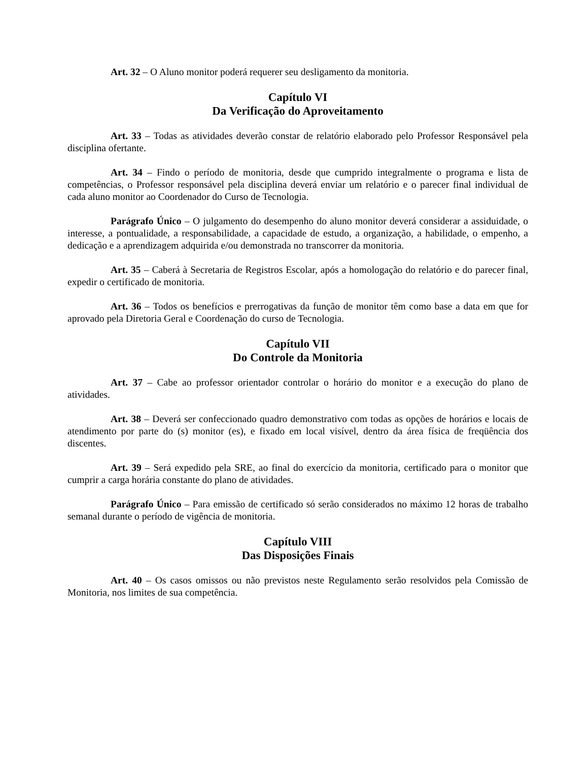Art. 32 – O Aluno monitor poderá requerer seu desligamento da monitoria.
Capítulo VI
Da Verificação do Aproveitamento
Art. 33 – Todas as atividades deverão constar de relatório elaborado pelo Professor Responsável pela disciplina ofertante.
Art. 34 – Findo o período de monitoria, desde que cumprido integralmente o programa e lista de competências, o Professor responsável pela disciplina deverá enviar um relatório e o parecer final individual de cada aluno monitor ao Coordenador do Curso de Tecnologia.
Parágrafo Único – O julgamento do desempenho do aluno monitor deverá considerar a assiduidade, o interesse, a pontualidade, a responsabilidade, a capacidade de estudo, a organização, a habilidade, o empenho, a dedicação e a aprendizagem adquirida e/ou demonstrada no transcorrer da monitoria.
Art. 35 – Caberá à Secretaria de Registros Escolar, após a homologação do relatório e do parecer final, expedir o certificado de monitoria.
Art. 36 – Todos os benefícios e prerrogativas da função de monitor têm como base a data em que for aprovado pela Diretoria Geral e Coordenação do curso de Tecnologia.
Capítulo VII
Do Controle da Monitoria
Art. 37 – Cabe ao professor orientador controlar o horário do monitor e a execução do plano de atividades.
Art. 38 – Deverá ser confeccionado quadro demonstrativo com todas as opções de horários e locais de atendimento por parte do (s) monitor (es), e fixado em local visível, dentro da área física de freqüência dos discentes.
Art. 39 – Será expedido pela SRE, ao final do exercício da monitoria, certificado para o monitor que cumprir a carga horária constante do plano de atividades.
Parágrafo Único – Para emissão de certificado só serão considerados no máximo 12 horas de trabalho semanal durante o período de vigência de monitoria.
Capítulo VIII
Das Disposições Finais
Art. 40 – Os casos omissos ou não previstos neste Regulamento serão resolvidos pela Comissão de Monitoria, nos limites de sua competência.